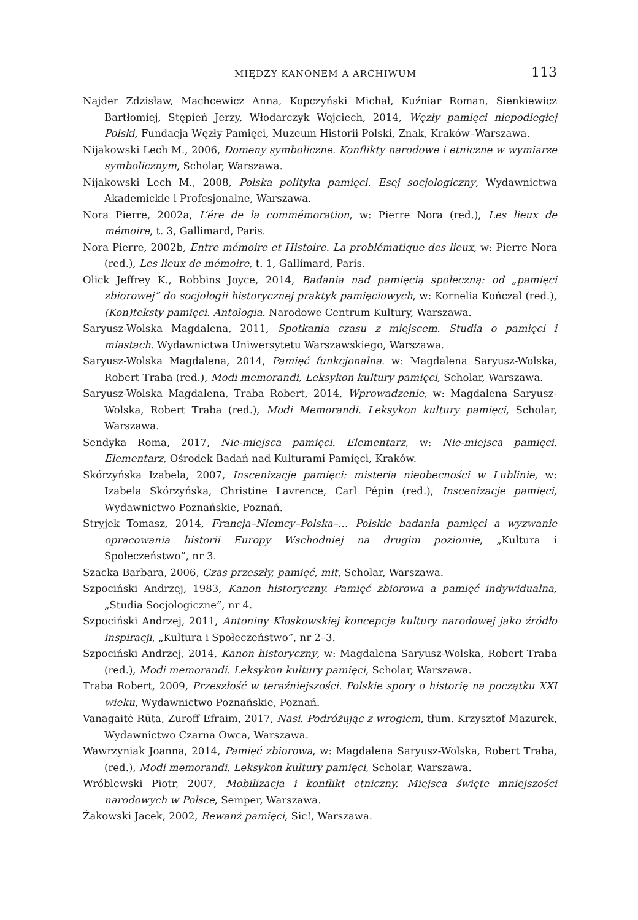MIĘDZY KANONEM A ARCHIWUM 113
Najder Zdzisław, Machcewicz Anna, Kopczyński Michał, Kuźniar Roman, Sienkiewicz Bartłomiej, Stępień Jerzy, Włodarczyk Wojciech, 2014, Węzły pamięci niepodległej Polski, Fundacja Węzły Pamięci, Muzeum Historii Polski, Znak, Kraków–Warszawa.
Nijakowski Lech M., 2006, Domeny symboliczne. Konflikty narodowe i etniczne w wymiarze symbolicznym, Scholar, Warszawa.
Nijakowski Lech M., 2008, Polska polityka pamięci. Esej socjologiczny, Wydawnictwa Akademickie i Profesjonalne, Warszawa.
Nora Pierre, 2002a, L’ére de la commémoration, w: Pierre Nora (red.), Les lieux de mémoire, t. 3, Gallimard, Paris.
Nora Pierre, 2002b, Entre mémoire et Histoire. La problématique des lieux, w: Pierre Nora (red.), Les lieux de mémoire, t. 1, Gallimard, Paris.
Olick Jeffrey K., Robbins Joyce, 2014, Badania nad pamięcią społeczną: od „pamięci zbiorowej” do socjologii historycznej praktyk pamięciowych, w: Kornelia Kończal (red.), (Kon)teksty pamięci. Antologia. Narodowe Centrum Kultury, Warszawa.
Saryusz-Wolska Magdalena, 2011, Spotkania czasu z miejscem. Studia o pamięci i miastach. Wydawnictwa Uniwersytetu Warszawskiego, Warszawa.
Saryusz-Wolska Magdalena, 2014, Pamięć funkcjonalna. w: Magdalena Saryusz-Wolska, Robert Traba (red.), Modi memorandi, Leksykon kultury pamięci, Scholar, Warszawa.
Saryusz-Wolska Magdalena, Traba Robert, 2014, Wprowadzenie, w: Magdalena Saryusz-Wolska, Robert Traba (red.), Modi Memorandi. Leksykon kultury pamięci, Scholar, Warszawa.
Sendyka Roma, 2017, Nie-miejsca pamięci. Elementarz, w: Nie-miejsca pamięci. Elementarz, Ośrodek Badań nad Kulturami Pamięci, Kraków.
Skórzyńska Izabela, 2007, Inscenizacje pamięci: misteria nieobecności w Lublinie, w: Izabela Skórzyńska, Christine Lavrence, Carl Pépin (red.), Inscenizacje pamięci, Wydawnictwo Poznańskie, Poznań.
Stryjek Tomasz, 2014, Francja–Niemcy–Polska–… Polskie badania pamięci a wyzwanie opracowania historii Europy Wschodniej na drugim poziomie, „Kultura i Społeczeństwo”, nr 3.
Szacka Barbara, 2006, Czas przeszły, pamięć, mit, Scholar, Warszawa.
Szpociński Andrzej, 1983, Kanon historyczny. Pamięć zbiorowa a pamięć indywidualna, „Studia Socjologiczne”, nr 4.
Szpociński Andrzej, 2011, Antoniny Kłoskowskiej koncepcja kultury narodowej jako źródło inspiracji, „Kultura i Społeczeństwo”, nr 2–3.
Szpociński Andrzej, 2014, Kanon historyczny, w: Magdalena Saryusz-Wolska, Robert Traba (red.), Modi memorandi. Leksykon kultury pamięci, Scholar, Warszawa.
Traba Robert, 2009, Przeszłość w teraźniejszości. Polskie spory o historię na początku XXI wieku, Wydawnictwo Poznańskie, Poznań.
Vanagaitė Rūta, Zuroff Efraim, 2017, Nasi. Podróżując z wrogiem, tłum. Krzysztof Mazurek, Wydawnictwo Czarna Owca, Warszawa.
Wawrzyniak Joanna, 2014, Pamięć zbiorowa, w: Magdalena Saryusz-Wolska, Robert Traba, (red.), Modi memorandi. Leksykon kultury pamięci, Scholar, Warszawa.
Wróblewski Piotr, 2007, Mobilizacja i konflikt etniczny. Miejsca święte mniejszości narodowych w Polsce, Semper, Warszawa.
Żakowski Jacek, 2002, Rewanż pamięci, Sic!, Warszawa.